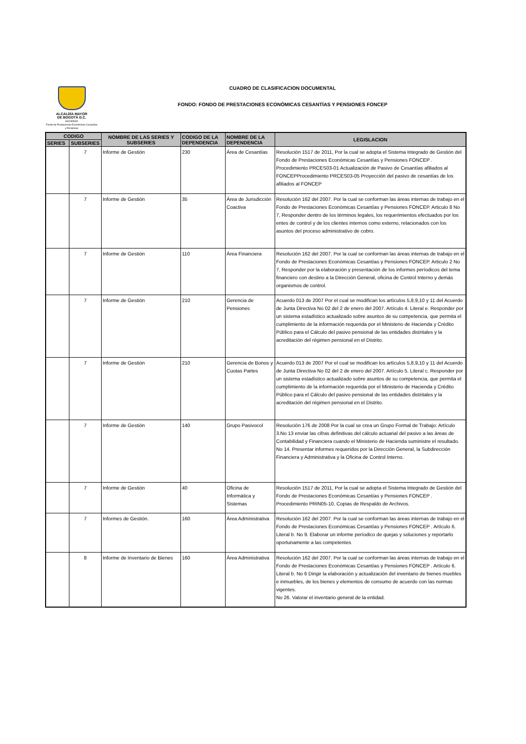ALCALDÍA MAYOR
DE BOGOTÁ D.C.
HACIENDA
Fondo de Prestaciones Económicas Cesantías y Pensiones
CUADRO DE CLASIFICACION DOCUMENTAL
FONDO: FONDO DE PRESTACIONES ECONÓMICAS CESANTÍAS Y PENSIONES FONCEP
| CODIGO | | NOMBRE DE LAS SERIES Y SUBSERIES | CODIGO DE LA DEPENDENCIA | NOMBRE DE LA DEPENDENCIA | LEGISLACION |
| --- | --- | --- | --- | --- | --- |
| SERIES | SUBSERIES | | | | |
| | 7 | Informe de Gestión | 230 | Área de Cesantías | Resolución 1517 de 2011, Por la cual se adopta el Sistema Integrado de Gestión del Fondo de Prestaciones Económicas Cesantías y Pensiones FONCEP . Procedimiento PRCES03-01 Actualización de Pasivo de Cesantías afiliados al FONCEPProcedimiento PRCES03-05 Proyección del pasivo de cesantías de los afiliados al FONCEP |
| | 7 | Informe de Gestión | 35 | Área de Jurisdicción Coactiva | Resolución 162 del 2007. Por la cual se conforman las áreas internas de trabajo en el Fondo de Prestaciones Económicas Cesantías y Pensiones FONCEP. Articulo 8 No 7, Responder dentro de los tèrminos legales, los requerimientos efectuados por los entes de control y de los clientes internos como externo, relacionados con los asuntos del proceso administrativo de cobro. |
| | 7 | Informe de Gestión | 110 | Área Financiera | Resolución 162 del 2007. Por la cual se conforman las áreas internas de trabajo en el Fondo de Prestaciones Económicas Cesantías y Pensiones FONCEP. Articulo 2 No 7, Responder por la elaboración y presentación de los informes períodicos del tema financiero con destino a la Dirección General, oficina de Control Interno y demás organismos de control. |
| | 7 | Informe de Gestión | 210 | Gerencia de Pensiones | Acuerdo 013 de 2007 Por el cual se modifican los artìculos 5,8,9,10 y 11 del Acuerdo de Junta Directiva No 02 del 2 de enero del 2007. Artículo 4. Literal e. Responder por un sistema estadístico actualizado sobre asuntos de su competencia, que permita el cumplimiento de la información requerida por el Ministerio de Hacienda y Crédito Público para el Cálculo del pasivo pensional de las entidades distritales y la acreditación del régimen pensional en el Distrito. |
| | 7 | Informe de Gestión | 210 | Gerencia de Bonos y Cuotas Partes | Acuerdo 013 de 2007 Por el cual se modifican los artìculos 5,8,9,10 y 11 del Acuerdo de Junta Directiva No 02 del 2 de enero del 2007. Artículo 5. Literal c. Responder por un sistema estadístico actualizado sobre asuntos de su competencia, que permita el cumplimiento de la información requerida por el Ministerio de Hacienda y Crédito Público para el Cálculo del pasivo pensional de las entidades distritales y la acreditación del régimen pensional en el Distrito. |
| | 7 | Informe de Gestión | 140 | Grupo Pasivocol | Resolución 176 de 2008 Por la cual se crea un Grupo Formal de Trabajo: Artículo 3.No 13 enviar las cifras definitivas del cálculo actuarial del pasivo a las áreas de Contabilidad y Financiera cuando el Ministerio de Hacienda suministre el resultado. No 14. Presentar informes requeridos por la Dirección General, la Subdirección Financiera y Administrativa y la Oficina de Control Interno. |
| | 7 | Informe de Gestión | 40 | Oficina de Informática y Sistemas | Resolución 1517 de 2011, Por la cual se adopta el Sistema Integrado de Gestión del Fondo de Prestaciones Económicas Cesantías y Pensiones FONCEP . Procedimiento PRIN05-10, Copias de Respaldo de Archivos. |
| | 7 | Informes de Gestión. | 160 | Área Administrativa | Resolución 162 del 2007. Por la cual se conforman las áreas internas de trabajo en el Fondo de Prestaciones Económicas Cesantías y Pensiones FONCEP . Artículo 6. Literal b. No 9. Elaborar un informe períodico de quejas y soluciones y reportarlo oportunamente a las competentes |
| | 8 | Informe de Inventario de Bienes | 160 | Área Administrativa | Resolución 162 del 2007. Por la cual se conforman las áreas internas de trabajo en el Fondo de Prestaciones Económicas Cesantías y Pensiones FONCEP . Artículo 6. Literal b. No 6 Dirigir la elaboración y actualización del inventario de bienes muebles e inmuebles, de los bienes y elementos de consumo de acuerdo con las normas vigentes. No 26. Valorar el inventario general de la entidad. |